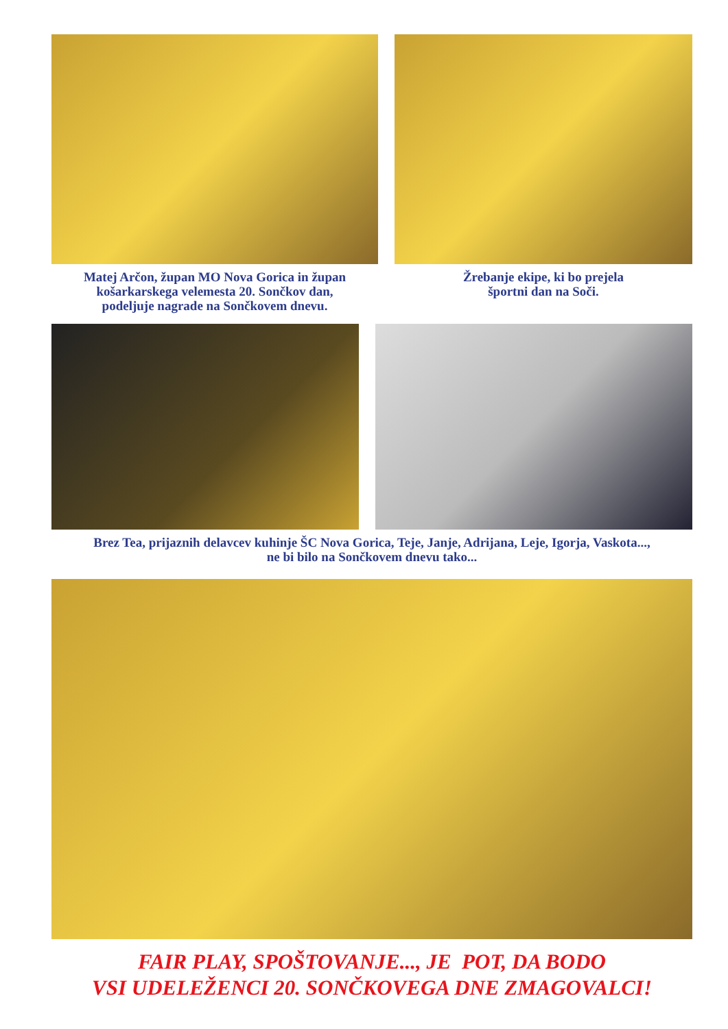Matej Arčon, župan MO Nova Gorica in župan
košarkarskega velemesta 20. Sončkov dan,
podeljuje nagrade na Sončkovem dnevu.
Žrebanje ekipe, ki bo prejela
športni dan na Soči.
Brez Tea, prijaznih delavcev kuhinje ŠC Nova Gorica, Teje, Janje, Adrijana, Leje, Igorja, Vaskota...,
ne bi bilo na Sončkovem dnevu tako...
FAIR PLAY, SPOŠTOVANJE..., JE POT, DA BODO
VSI UDELEŽENCI 20. SONČKOVEGA DNE ZMAGOVALCI!